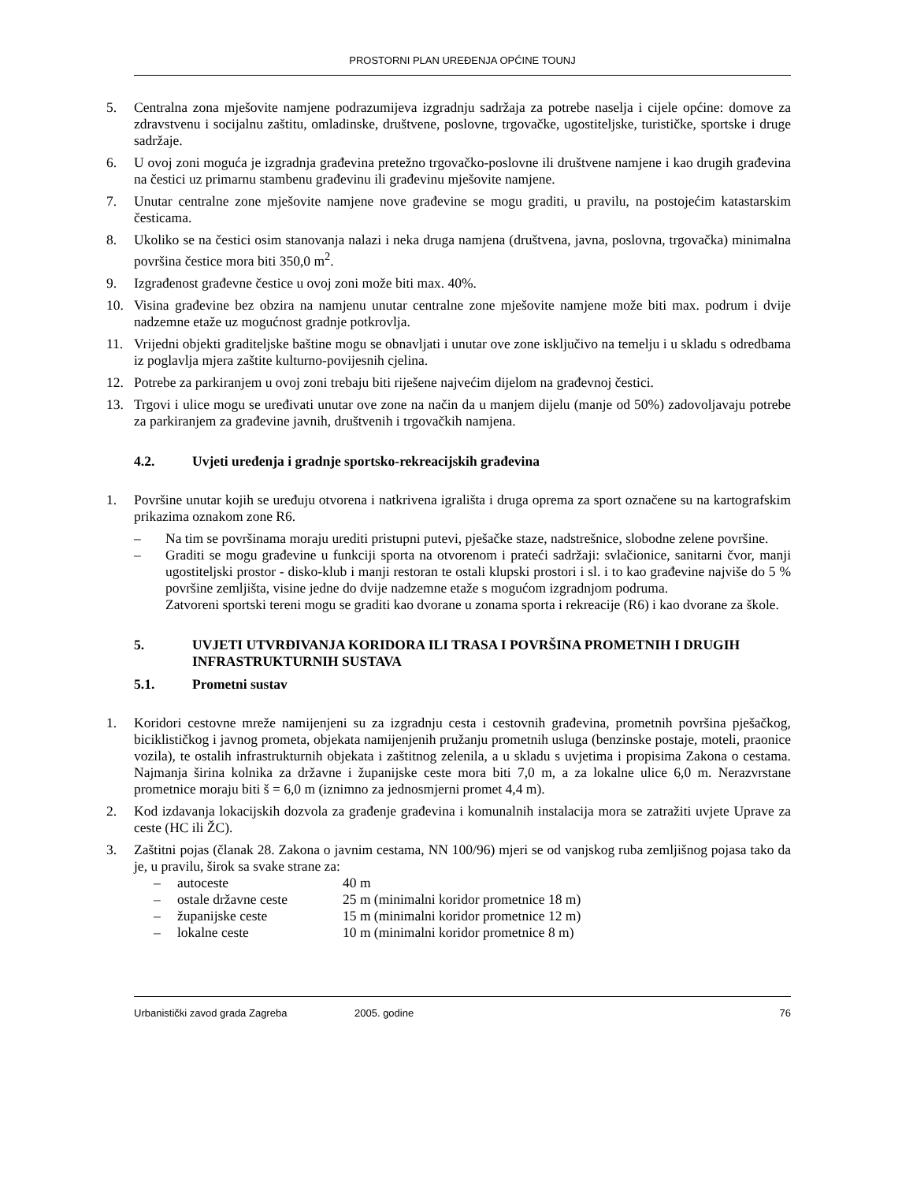PROSTORNI PLAN UREĐENJA OPĆINE TOUNJ
5. Centralna zona mješovite namjene podrazumijeva izgradnju sadržaja za potrebe naselja i cijele općine: domove za zdravstvenu i socijalnu zaštitu, omladinske, društvene, poslovne, trgovačke, ugostiteljske, turističke, sportske i druge sadržaje.
6. U ovoj zoni moguća je izgradnja građevina pretežno trgovačko-poslovne ili društvene namjene i kao drugih građevina na čestici uz primarnu stambenu građevinu ili građevinu mješovite namjene.
7. Unutar centralne zone mješovite namjene nove građevine se mogu graditi, u pravilu, na postojećim katastarskim česticama.
8. Ukoliko se na čestici osim stanovanja nalazi i neka druga namjena (društvena, javna, poslovna, trgovačka) minimalna površina čestice mora biti 350,0 m<sup>2</sup>.
9. Izgrađenost građevne čestice u ovoj zoni može biti max. 40%.
10. Visina građevine bez obzira na namjenu unutar centralne zone mješovite namjene može biti max. podrum i dvije nadzemne etaže uz mogućnost gradnje potkrovlja.
11. Vrijedni objekti graditeljske baštine mogu se obnavljati i unutar ove zone isključivo na temelju i u skladu s odredbama iz poglavlja mjera zaštite kulturno-povijesnih cjelina.
12. Potrebe za parkiranjem u ovoj zoni trebaju biti riješene najvećim dijelom na građevnoj čestici.
13. Trgovi i ulice mogu se uređivati unutar ove zone na način da u manjem dijelu (manje od 50%) zadovoljavaju potrebe za parkiranjem za građevine javnih, društvenih i trgovačkih namjena.
4.2. Uvjeti uređenja i gradnje sportsko-rekreacijskih građevina
1. Površine unutar kojih se uređuju otvorena i natkrivena igrališta i druga oprema za sport označene su na kartografskim prikazima oznakom zone R6.
– Na tim se površinama moraju urediti pristupni putevi, pješačke staze, nadstrešnice, slobodne zelene površine.
– Graditi se mogu građevine u funkciji sporta na otvorenom i prateći sadržaji: svlačionice, sanitarni čvor, manji ugostiteljski prostor - disko-klub i manji restoran te ostali klupski prostori i sl. i to kao građevine najviše do 5 % površine zemljišta, visine jedne do dvije nadzemne etaže s mogućom izgradnjom podruma.
Zatvoreni sportski tereni mogu se graditi kao dvorane u zonama sporta i rekreacije (R6) i kao dvorane za škole.
5. UVJETI UTVRĐIVANJA KORIDORA ILI TRASA I POVRŠINA PROMETNIH I DRUGIH INFRASTRUKTURNIH SUSTAVA
5.1. Prometni sustav
1. Koridori cestovne mreže namijenjeni su za izgradnju cesta i cestovnih građevina, prometnih površina pješačkog, biciklističkog i javnog prometa, objekata namijenjenih pružanju prometnih usluga (benzinske postaje, moteli, praonice vozila), te ostalih infrastrukturnih objekata i zaštitnog zelenila, a u skladu s uvjetima i propisima Zakona o cestama. Najmanja širina kolnika za državne i županijske ceste mora biti 7,0 m, a za lokalne ulice 6,0 m. Nerazvrstane prometnice moraju biti š = 6,0 m (iznimno za jednosmjerni promet 4,4 m).
2. Kod izdavanja lokacijskih dozvola za građenje građevina i komunalnih instalacija mora se zatražiti uvjete Uprave za ceste (HC ili ŽC).
3. Zaštitni pojas (članak 28. Zakona o javnim cestama, NN 100/96) mjeri se od vanjskog ruba zemljišnog pojasa tako da je, u pravilu, širok sa svake strane za:
– autoceste 40 m
– ostale državne ceste 25 m (minimalni koridor prometnice 18 m)
– županijske ceste 15 m (minimalni koridor prometnice 12 m)
– lokalne ceste 10 m (minimalni koridor prometnice 8 m)
Urbanistički zavod grada Zagreba 2005. godine 76